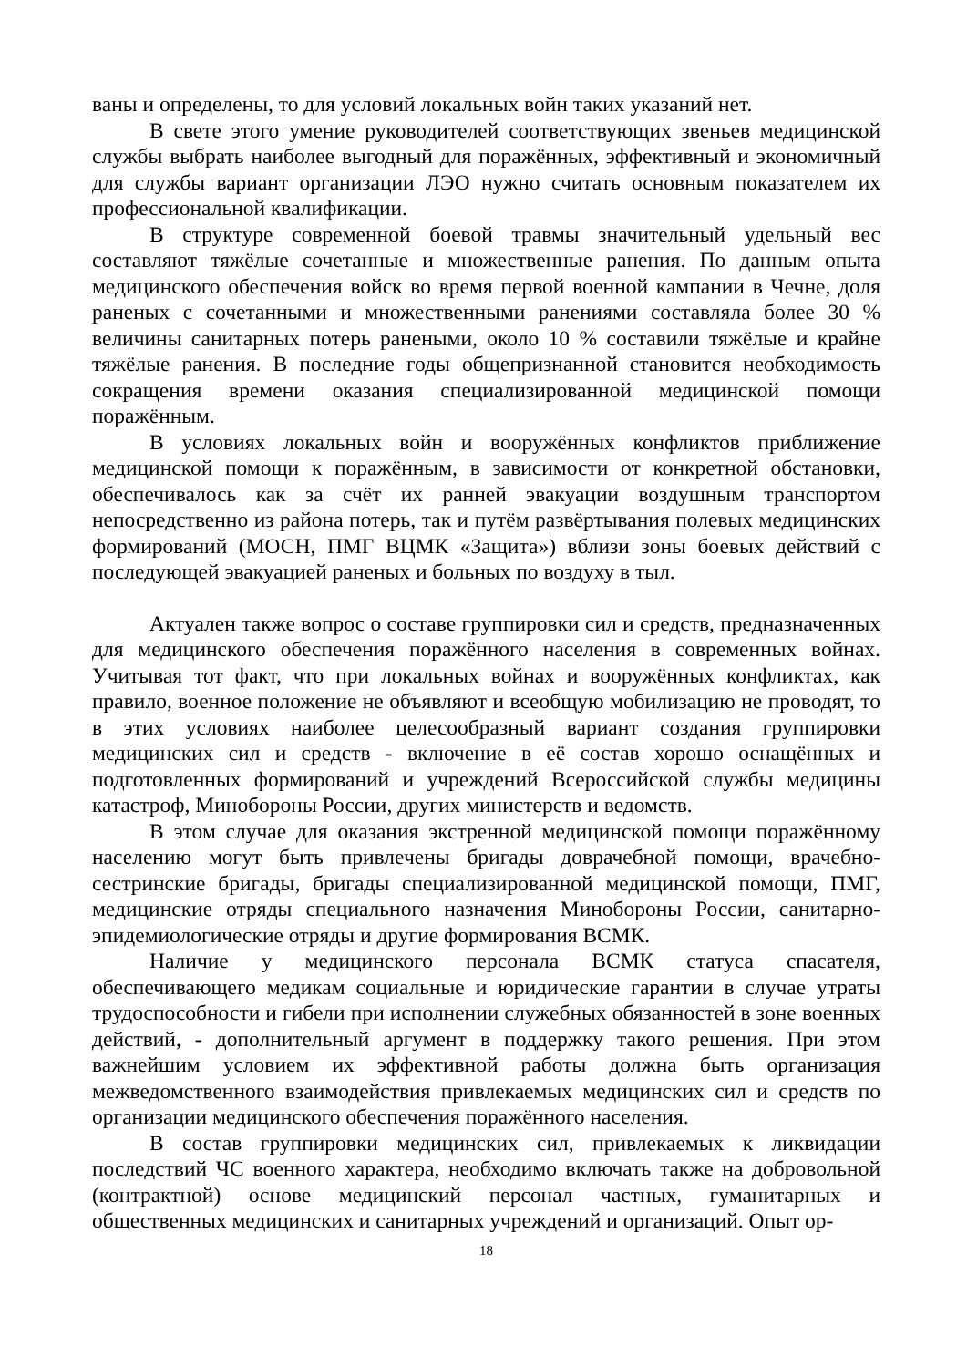ваны и определены, то для условий локальных войн таких указаний нет.
В свете этого умение руководителей соответствующих звеньев медицинской службы выбрать наиболее выгодный для поражённых, эффективный и экономичный для службы вариант организации ЛЭО нужно считать основным показателем их профессиональной квалификации.
В структуре современной боевой травмы значительный удельный вес составляют тяжёлые сочетанные и множественные ранения. По данным опыта медицинского обеспечения войск во время первой военной кампании в Чечне, доля раненых с сочетанными и множественными ранениями составляла более 30 % величины санитарных потерь ранеными, около 10 % составили тяжёлые и крайне тяжёлые ранения. В последние годы общепризнанной становится необходимость сокращения времени оказания специализированной медицинской помощи поражённым.
В условиях локальных войн и вооружённых конфликтов приближение медицинской помощи к поражённым, в зависимости от конкретной обстановки, обеспечивалось как за счёт их ранней эвакуации воздушным транспортом непосредственно из района потерь, так и путём развёртывания полевых медицинских формирований (МОСН, ПМГ ВЦМК «Защита») вблизи зоны боевых действий с последующей эвакуацией раненых и больных по воздуху в тыл.
Актуален также вопрос о составе группировки сил и средств, предназначенных для медицинского обеспечения поражённого населения в современных войнах. Учитывая тот факт, что при локальных войнах и вооружённых конфликтах, как правило, военное положение не объявляют и всеобщую мобилизацию не проводят, то в этих условиях наиболее целесообразный вариант создания группировки медицинских сил и средств - включение в её состав хорошо оснащённых и подготовленных формирований и учреждений Всероссийской службы медицины катастроф, Минобороны России, других министерств и ведомств.
В этом случае для оказания экстренной медицинской помощи поражённому населению могут быть привлечены бригады доврачебной помощи, врачебно-сестринские бригады, бригады специализированной медицинской помощи, ПМГ, медицинские отряды специального назначения Минобороны России, санитарно-эпидемиологические отряды и другие формирования ВСМК.
Наличие у медицинского персонала ВСМК статуса спасателя, обеспечивающего медикам социальные и юридические гарантии в случае утраты трудоспособности и гибели при исполнении служебных обязанностей в зоне военных действий, - дополнительный аргумент в поддержку такого решения. При этом важнейшим условием их эффективной работы должна быть организация межведомственного взаимодействия привлекаемых медицинских сил и средств по организации медицинского обеспечения поражённого населения.
В состав группировки медицинских сил, привлекаемых к ликвидации последствий ЧС военного характера, необходимо включать также на добровольной (контрактной) основе медицинский персонал частных, гуманитарных и общественных медицинских и санитарных учреждений и организаций. Опыт ор-
18